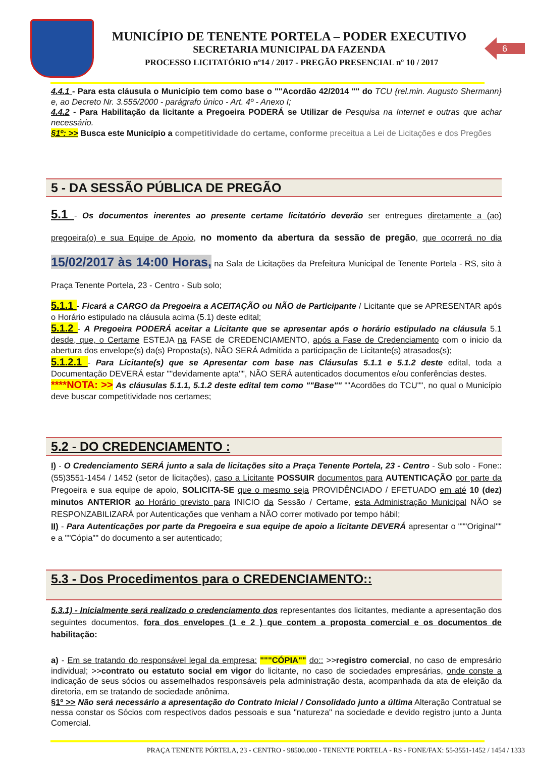MUNICÍPIO DE TENENTE PORTELA – PODER EXECUTIVO
SECRETARIA MUNICIPAL DA FAZENDA
PROCESSO LICITATÓRIO nº14 / 2017 - PREGÃO PRESENCIAL nº 10 / 2017
6
4.4.1 - Para esta cláusula o Município tem como base o ""Acordão 42/2014 "" do TCU {rel.min. Augusto Shermann} e, ao Decreto Nr. 3.555/2000 - parágrafo único - Art. 4º - Anexo I;
4.4.2 - Para Habilitação da licitante a Pregoeira PODERÁ se Utilizar de Pesquisa na Internet e outras que achar necessário.
§1º: >> Busca este Município a competitividade do certame, conforme preceitua a Lei de Licitações e dos Pregões
5 - DA SESSÃO PÚBLICA DE PREGÃO
5.1 - Os documentos inerentes ao presente certame licitatório deverão ser entregues diretamente a (ao) pregoeira(o) e sua Equipe de Apoio, no momento da abertura da sessão de pregão, que ocorrerá no dia 15/02/2017 às 14:00 Horas, na Sala de Licitações da Prefeitura Municipal de Tenente Portela - RS, sito à Praça Tenente Portela, 23 - Centro - Sub solo;
5.1.1 - Ficará a CARGO da Pregoeira a ACEITAÇÃO ou NÃO de Participante / Licitante que se APRESENTAR após o Horário estipulado na cláusula acima (5.1) deste edital;
5.1.2 - A Pregoeira PODERÁ aceitar a Licitante que se apresentar após o horário estipulado na cláusula 5.1 desde, que, o Certame ESTEJA na FASE de CREDENCIAMENTO, após a Fase de Credenciamento com o inicio da abertura dos envelope(s) da(s) Proposta(s), NÃO SERÁ Admitida a participação de Licitante(s) atrasados(s);
5.1.2.1 - Para Licitante(s) que se Apresentar com base nas Cláusulas 5.1.1 e 5.1.2 deste edital, toda a Documentação DEVERÁ estar ""devidamente apta"", NÃO SERÁ autenticados documentos e/ou conferências destes.
****NOTA: >> As cláusulas 5.1.1, 5.1.2 deste edital tem como ""Base"" ""Acordões do TCU"", no qual o Município deve buscar competitividade nos certames;
5.2 - DO CREDENCIAMENTO :
I) - O Credenciamento SERÁ junto a sala de licitações sito a Praça Tenente Portela, 23 - Centro - Sub solo - Fone:: (55)3551-1454 / 1452 (setor de licitações), caso a Licitante POSSUIR documentos para AUTENTICAÇÃO por parte da Pregoeira e sua equipe de apoio, SOLICITA-SE que o mesmo seja PROVIDÊNCIADO / EFETUADO em até 10 (dez) minutos ANTERIOR ao Horário previsto para INICIO da Sessão / Certame, esta Administração Municipal NÃO se RESPONZABILIZARÁ por Autenticações que venham a NÃO correr motivado por tempo hábil;
II) - Para Autenticações por parte da Pregoeira e sua equipe de apoio a licitante DEVERÁ apresentar o """Original"" e a ""Cópia"" do documento a ser autenticado;
5.3 - Dos Procedimentos para o CREDENCIAMENTO::
5.3.1) - Inicialmente será realizado o credenciamento dos representantes dos licitantes, mediante a apresentação dos seguintes documentos, fora dos envelopes (1 e 2 ) que contem a proposta comercial e os documentos de habilitação:
a) - Em se tratando do responsável legal da empresa: """CÓPIA"" do:: >>registro comercial, no caso de empresário individual; >>contrato ou estatuto social em vigor do licitante, no caso de sociedades empresárias, onde conste a indicação de seus sócios ou assemelhados responsáveis pela administração desta, acompanhada da ata de eleição da diretoria, em se tratando de sociedade anônima.
§1º >> Não será necessário a apresentação do Contrato Inicial / Consolidado junto a última Alteração Contratual se nessa constar os Sócios com respectivos dados pessoais e sua "natureza" na sociedade e devido registro junto a Junta Comercial.
PRAÇA TENENTE PÓRTELA, 23 - CENTRO - 98500.000 - TENENTE PORTELA - RS - FONE/FAX: 55-3551-1452 / 1454 / 1333